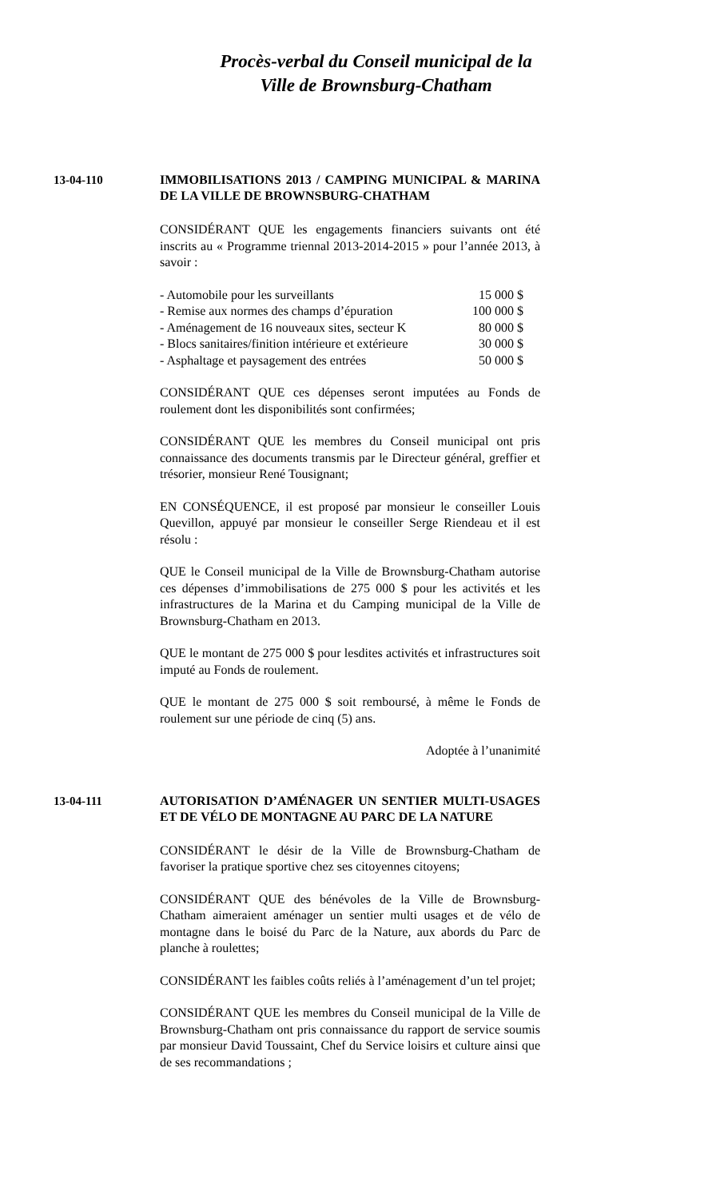Procès-verbal du Conseil municipal de la
Ville de Brownsburg-Chatham
13-04-110
IMMOBILISATIONS 2013 / CAMPING MUNICIPAL & MARINA DE LA VILLE DE BROWNSBURG-CHATHAM
CONSIDÉRANT QUE les engagements financiers suivants ont été inscrits au « Programme triennal 2013-2014-2015 » pour l’année 2013, à savoir :
- Automobile pour les surveillants 15 000 $
- Remise aux normes des champs d’épuration 100 000 $
- Aménagement de 16 nouveaux sites, secteur K 80 000 $
- Blocs sanitaires/finition intérieure et extérieure 30 000 $
- Asphaltage et paysagement des entrées 50 000 $
CONSIDÉRANT QUE ces dépenses seront imputées au Fonds de roulement dont les disponibilités sont confirmées;
CONSIDÉRANT QUE les membres du Conseil municipal ont pris connaissance des documents transmis par le Directeur général, greffier et trésorier, monsieur René Tousignant;
EN CONSÉQUENCE, il est proposé par monsieur le conseiller Louis Quevillon, appuyé par monsieur le conseiller Serge Riendeau et il est résolu :
QUE le Conseil municipal de la Ville de Brownsburg-Chatham autorise ces dépenses d’immobilisations de 275 000 $ pour les activités et les infrastructures de la Marina et du Camping municipal de la Ville de Brownsburg-Chatham en 2013.
QUE le montant de 275 000 $ pour lesdites activités et infrastructures soit imputé au Fonds de roulement.
QUE le montant de 275 000 $ soit remboursé, à même le Fonds de roulement sur une période de cinq (5) ans.
Adoptée à l’unanimité
13-04-111
AUTORISATION D’AMÉNAGER UN SENTIER MULTI-USAGES ET DE VÉLO DE MONTAGNE AU PARC DE LA NATURE
CONSIDÉRANT le désir de la Ville de Brownsburg-Chatham de favoriser la pratique sportive chez ses citoyennes citoyens;
CONSIDÉRANT QUE des bénévoles de la Ville de Brownsburg-Chatham aimeraient aménager un sentier multi usages et de vélo de montagne dans le boisé du Parc de la Nature, aux abords du Parc de planche à roulettes;
CONSIDÉRANT les faibles coûts reliés à l’aménagement d’un tel projet;
CONSIDÉRANT QUE les membres du Conseil municipal de la Ville de Brownsburg-Chatham ont pris connaissance du rapport de service soumis par monsieur David Toussaint, Chef du Service loisirs et culture ainsi que de ses recommandations ;